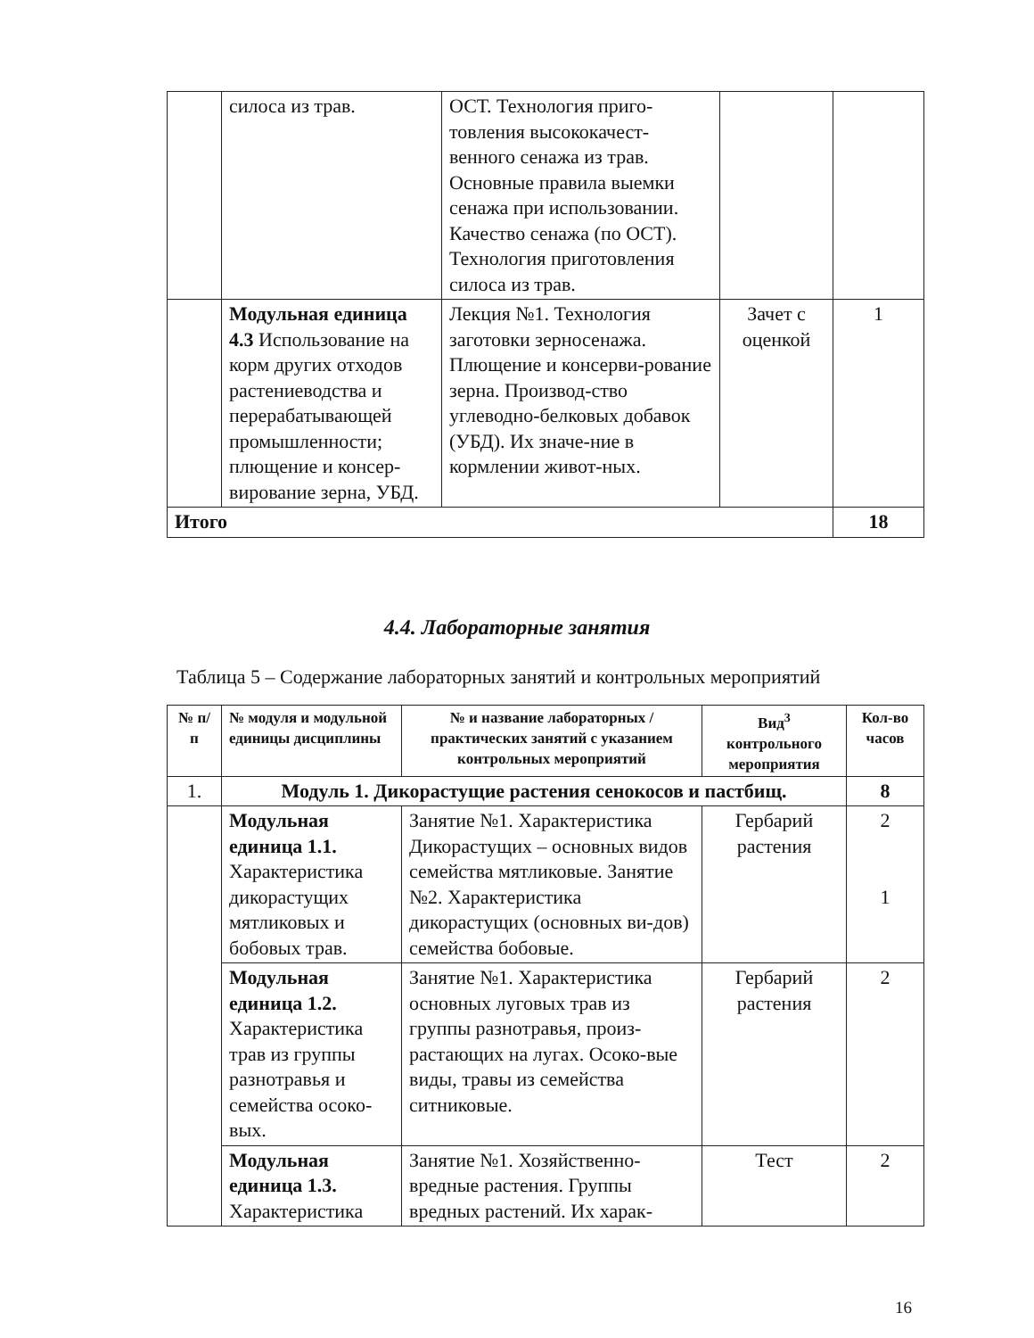| | силоса из трав. | ОСТ. Технология приго-товления высококачест-венного сенажа из трав. Основные правила выемки сенажа при использовании. Качество сенажа (по ОСТ). Технология приготовления силоса из трав. | | |
| | Модульная единица 4.3 Использование на корм других отходов растениеводства и перерабатывающей промышленности; плющение и консер-вирование зерна, УБД. | Лекция №1. Технология заготовки зерносенажа. Плющение и консерви-рование зерна. Производ-ство углеводно-белковых добавок (УБД). Их значе-ние в кормлении живот-ных. | Зачет с оценкой | 1 |
| Итого | | | | 18 |
4.4. Лабораторные занятия
Таблица 5 – Содержание лабораторных занятий и контрольных мероприятий
| № п/п | № модуля и модульной единицы дисциплины | № и название лабораторных /практических занятий с указанием контрольных мероприятий | Вид<sup>3</sup> контрольного мероприятия | Кол-во часов |
| --- | --- | --- | --- | --- |
| 1. | Модуль 1. Дикорастущие растения сенокосов и пастбищ. | | | 8 |
| | Модульная единица 1.1. Характеристика дикорастущих мятликовых и бобовых трав. | Занятие №1. Характеристика Дикорастущих – основных видов семейства мятликовые. Занятие №2. Характеристика дикорастущих (основных ви-дов) семейства бобовые. | Гербарий растения | 2 1 |
| | Модульная единица 1.2. Характеристика трав из группы разнотравья и семейства осоко-вых. | Занятие №1. Характеристика основных луговых трав из группы разнотравья, произ-растающих на лугах. Осоко-вые виды, травы из семейства ситниковые. | Гербарий растения | 2 |
| | Модульная единица 1.3. Характеристика | Занятие №1. Хозяйственно-вредные растения. Группы вредных растений. Их харак- | Тест | 2 |
16